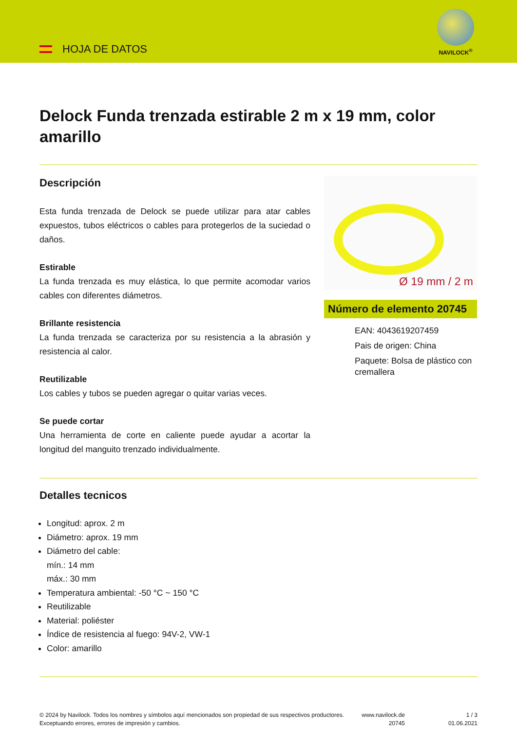HOJA DE DATOS
NAVILOCK<sup>®</sup>
Delock Funda trenzada estirable 2 m x 19 mm, color amarillo
Descripción
Esta funda trenzada de Delock se puede utilizar para atar cables expuestos, tubos eléctricos o cables para protegerlos de la suciedad o daños.
Estirable
La funda trenzada es muy elástica, lo que permite acomodar varios cables con diferentes diámetros.
Brillante resistencia
La funda trenzada se caracteriza por su resistencia a la abrasión y resistencia al calor.
Reutilizable
Los cables y tubos se pueden agregar o quitar varias veces.
Se puede cortar
Una herramienta de corte en caliente puede ayudar a acortar la longitud del manguito trenzado individualmente.
Ø 19 mm / 2 m
Número de elemento 20745
EAN: 4043619207459
Pais de origen: China
Paquete: Bolsa de plástico con cremallera
Detalles tecnicos
Longitud: aprox. 2 m
Diámetro: aprox. 19 mm
Diámetro del cable:
mín.: 14 mm
máx.: 30 mm
Temperatura ambiental: -50 °C ~ 150 °C
Reutilizable
Material: poliéster
Índice de resistencia al fuego: 94V-2, VW-1
Color: amarillo
© 2024 by Navilock. Todos los nombres y símbolos aquí mencionados son propiedad de sus respectivos productores. Exceptuando errores, errores de impresión y cambios.
www.navilock.de
20745
1 / 3
01.06.2021